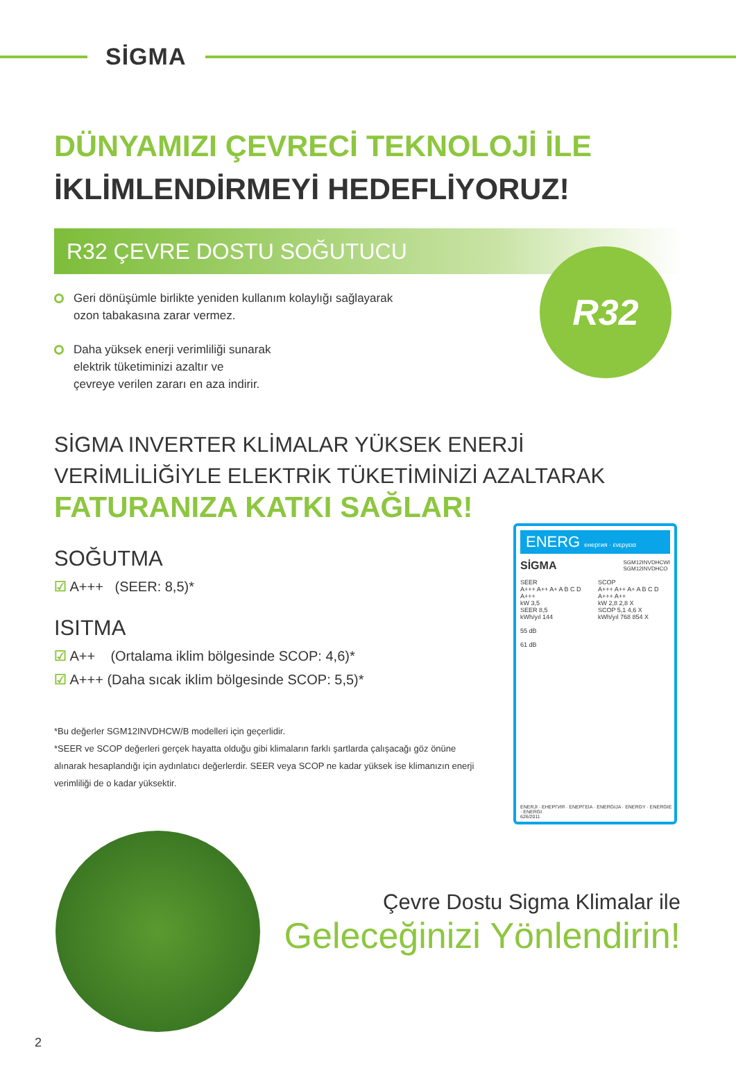SİGMA
DÜNYAMIZI ÇEVRECİ TEKNOLOJİ İLE
İKLİMLENDİRMEYİ HEDEFLİYORUZ!
R32 ÇEVRE DOSTU SOĞUTUCU
Geri dönüşümle birlikte yeniden kullanım kolaylığı sağlayarak ozon tabakasına zarar vermez.
Daha yüksek enerji verimliliği sunarak
elektrik tüketiminizi azaltır ve
çevreye verilen zararı en aza indirir.
R32
SİGMA INVERTER KLİMALAR YÜKSEK ENERJİ
VERİMLİLİĞİYLE ELEKTRİK TÜKETİMİNİZİ AZALTARAK
FATURANIZA KATKI SAĞLAR!
SOĞUTMA
☑ A+++ (SEER: 8,5)*
ISITMA
☑ A++ (Ortalama iklim bölgesinde SCOP: 4,6)*
☑ A+++ (Daha sıcak iklim bölgesinde SCOP: 5,5)*
*Bu değerler SGM12INVDHCW/B modelleri için geçerlidir.
*SEER ve SCOP değerleri gerçek hayatta olduğu gibi klimaların farklı şartlarda çalışacağı göz önüne alınarak hesaplandığı için aydınlatıcı değerlerdir. SEER veya SCOP ne kadar yüksek ise klimanızın enerji verimliliği de o kadar yüksektir.
ENERG енергия · ενεργεια
SİGMA SGM12INVDHCWI
SGM12INVDHCO
SEER
A+++ A++ A+ A B C D
A+++
kW 3,5
SEER 8,5
kWh/yıl 144
55 dB
61 dB
SCOP
A+++ A++ A+ A B C D
A+++ A++
kW 2,8 2,8 X
SCOP 5,1 4,6 X
kWh/yıl 768 854 X
ENERJI · ЕНЕРГИЯ · ΕΝΕΡΓΕΙΑ · ENERGIJA · ENERGY · ENERGIE · ENERGI
626/2011
Çevre Dostu Sigma Klimalar ile
Geleceğinizi Yönlendirin!
2